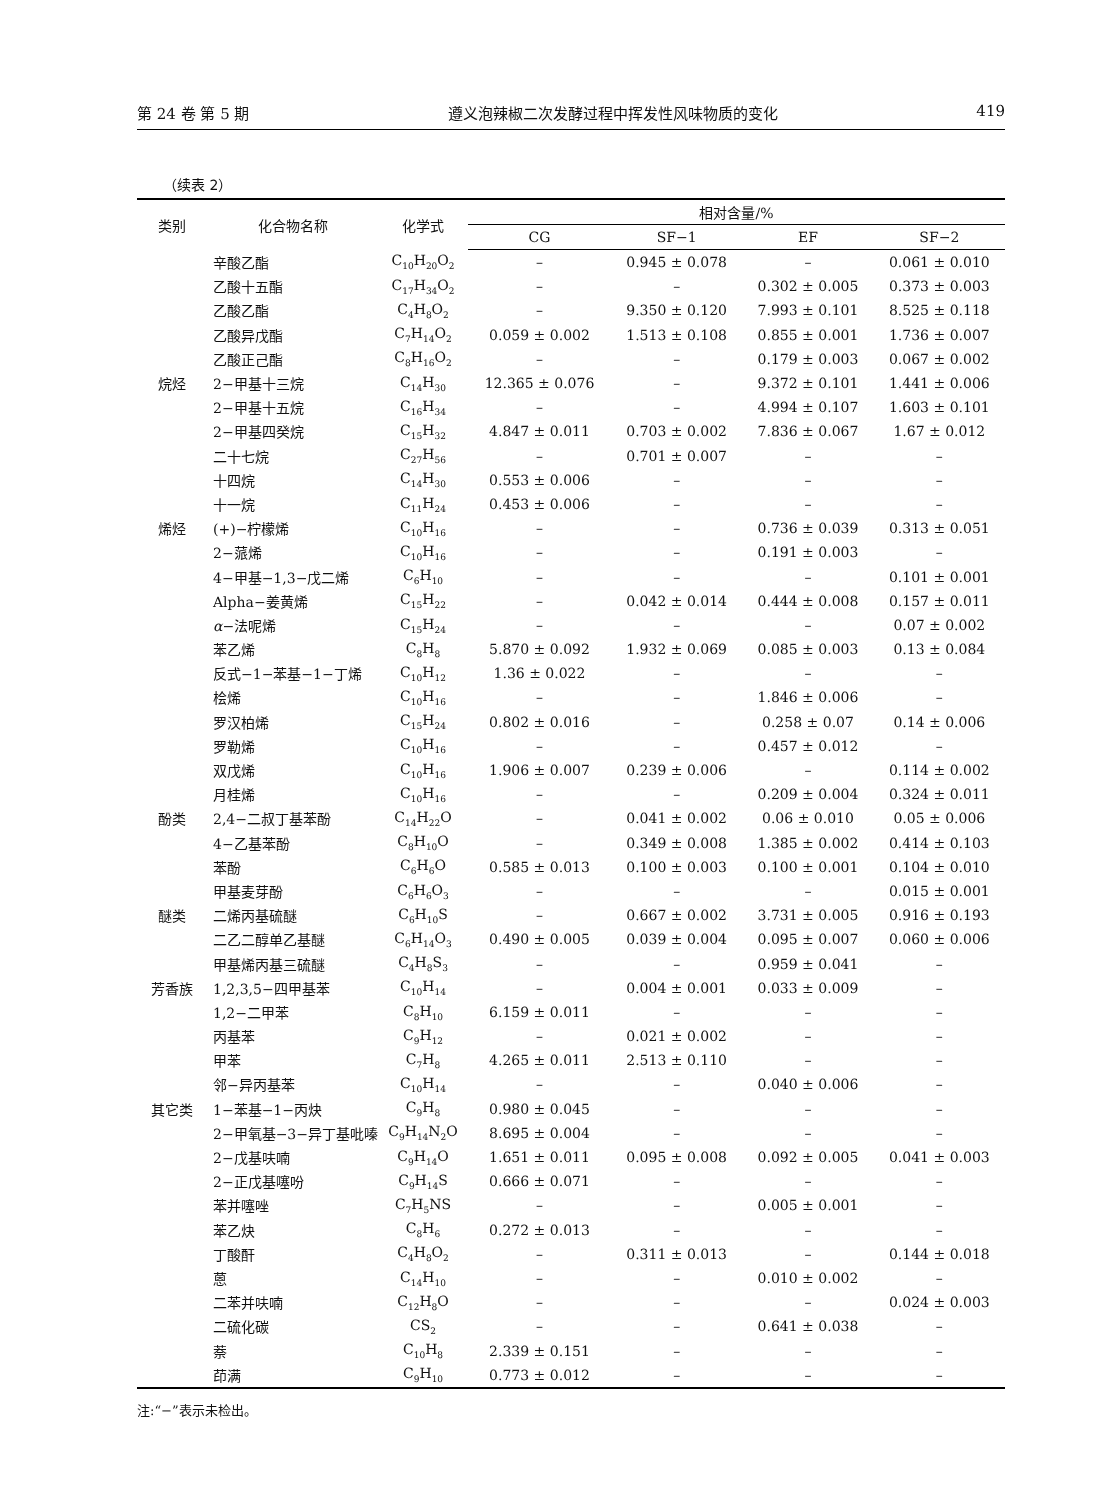第 24 卷 第 5 期 遵义泡辣椒二次发酵过程中挥发性风味物质的变化 419
（续表 2）
| 类别 | 化合物名称 | 化学式 | 相对含量/% | | | |
| --- | --- | --- | --- | --- | --- | --- |
| | | | CG | SF−1 | EF | SF−2 |
| | 辛酸乙酯 | C<sub>10</sub>H<sub>20</sub>O<sub>2</sub> | – | 0.945 ± 0.078 | – | 0.061 ± 0.010 |
| | 乙酸十五酯 | C<sub>17</sub>H<sub>34</sub>O<sub>2</sub> | – | – | 0.302 ± 0.005 | 0.373 ± 0.003 |
| | 乙酸乙酯 | C<sub>4</sub>H<sub>8</sub>O<sub>2</sub> | – | 9.350 ± 0.120 | 7.993 ± 0.101 | 8.525 ± 0.118 |
| | 乙酸异戊酯 | C<sub>7</sub>H<sub>14</sub>O<sub>2</sub> | 0.059 ± 0.002 | 1.513 ± 0.108 | 0.855 ± 0.001 | 1.736 ± 0.007 |
| | 乙酸正己酯 | C<sub>8</sub>H<sub>16</sub>O<sub>2</sub> | – | – | 0.179 ± 0.003 | 0.067 ± 0.002 |
| 烷烃 | 2−甲基十三烷 | C<sub>14</sub>H<sub>30</sub> | 12.365 ± 0.076 | – | 9.372 ± 0.101 | 1.441 ± 0.006 |
| | 2−甲基十五烷 | C<sub>16</sub>H<sub>34</sub> | – | – | 4.994 ± 0.107 | 1.603 ± 0.101 |
| | 2−甲基四癸烷 | C<sub>15</sub>H<sub>32</sub> | 4.847 ± 0.011 | 0.703 ± 0.002 | 7.836 ± 0.067 | 1.67 ± 0.012 |
| | 二十七烷 | C<sub>27</sub>H<sub>56</sub> | – | 0.701 ± 0.007 | – | – |
| | 十四烷 | C<sub>14</sub>H<sub>30</sub> | 0.553 ± 0.006 | – | – | – |
| | 十一烷 | C<sub>11</sub>H<sub>24</sub> | 0.453 ± 0.006 | – | – | – |
| 烯烃 | (+)−柠檬烯 | C<sub>10</sub>H<sub>16</sub> | – | – | 0.736 ± 0.039 | 0.313 ± 0.051 |
| | 2−蒎烯 | C<sub>10</sub>H<sub>16</sub> | – | – | 0.191 ± 0.003 | – |
| | 4−甲基−1,3−戊二烯 | C<sub>6</sub>H<sub>10</sub> | – | – | – | 0.101 ± 0.001 |
| | Alpha−姜黄烯 | C<sub>15</sub>H<sub>22</sub> | – | 0.042 ± 0.014 | 0.444 ± 0.008 | 0.157 ± 0.011 |
| | α −法呢烯 | C<sub>15</sub>H<sub>24</sub> | – | – | – | 0.07 ± 0.002 |
| | 苯乙烯 | C<sub>8</sub>H<sub>8</sub> | 5.870 ± 0.092 | 1.932 ± 0.069 | 0.085 ± 0.003 | 0.13 ± 0.084 |
| | 反式−1−苯基−1−丁烯 | C<sub>10</sub>H<sub>12</sub> | 1.36 ± 0.022 | – | – | – |
| | 桧烯 | C<sub>10</sub>H<sub>16</sub> | – | – | 1.846 ± 0.006 | – |
| | 罗汉柏烯 | C<sub>15</sub>H<sub>24</sub> | 0.802 ± 0.016 | – | 0.258 ± 0.07 | 0.14 ± 0.006 |
| | 罗勒烯 | C<sub>10</sub>H<sub>16</sub> | – | – | 0.457 ± 0.012 | – |
| | 双戊烯 | C<sub>10</sub>H<sub>16</sub> | 1.906 ± 0.007 | 0.239 ± 0.006 | – | 0.114 ± 0.002 |
| | 月桂烯 | C<sub>10</sub>H<sub>16</sub> | – | – | 0.209 ± 0.004 | 0.324 ± 0.011 |
| 酚类 | 2,4−二叔丁基苯酚 | C<sub>14</sub>H<sub>22</sub>O | – | 0.041 ± 0.002 | 0.06 ± 0.010 | 0.05 ± 0.006 |
| | 4−乙基苯酚 | C<sub>8</sub>H<sub>10</sub>O | – | 0.349 ± 0.008 | 1.385 ± 0.002 | 0.414 ± 0.103 |
| | 苯酚 | C<sub>6</sub>H<sub>6</sub>O | 0.585 ± 0.013 | 0.100 ± 0.003 | 0.100 ± 0.001 | 0.104 ± 0.010 |
| | 甲基麦芽酚 | C<sub>6</sub>H<sub>6</sub>O<sub>3</sub> | – | – | – | 0.015 ± 0.001 |
| 醚类 | 二烯丙基硫醚 | C<sub>6</sub>H<sub>10</sub>S | – | 0.667 ± 0.002 | 3.731 ± 0.005 | 0.916 ± 0.193 |
| | 二乙二醇单乙基醚 | C<sub>6</sub>H<sub>14</sub>O<sub>3</sub> | 0.490 ± 0.005 | 0.039 ± 0.004 | 0.095 ± 0.007 | 0.060 ± 0.006 |
| | 甲基烯丙基三硫醚 | C<sub>4</sub>H<sub>8</sub>S<sub>3</sub> | – | – | 0.959 ± 0.041 | – |
| 芳香族 | 1,2,3,5−四甲基苯 | C<sub>10</sub>H<sub>14</sub> | – | 0.004 ± 0.001 | 0.033 ± 0.009 | – |
| | 1,2−二甲苯 | C<sub>8</sub>H<sub>10</sub> | 6.159 ± 0.011 | – | – | – |
| | 丙基苯 | C<sub>9</sub>H<sub>12</sub> | – | 0.021 ± 0.002 | – | – |
| | 甲苯 | C<sub>7</sub>H<sub>8</sub> | 4.265 ± 0.011 | 2.513 ± 0.110 | – | – |
| | 邻−异丙基苯 | C<sub>10</sub>H<sub>14</sub> | – | – | 0.040 ± 0.006 | – |
| 其它类 | 1−苯基−1−丙炔 | C<sub>9</sub>H<sub>8</sub> | 0.980 ± 0.045 | – | – | – |
| | 2−甲氧基−3−异丁基吡嗪 | C<sub>9</sub>H<sub>14</sub>N<sub>2</sub>O | 8.695 ± 0.004 | – | – | – |
| | 2−戊基呋喃 | C<sub>9</sub>H<sub>14</sub>O | 1.651 ± 0.011 | 0.095 ± 0.008 | 0.092 ± 0.005 | 0.041 ± 0.003 |
| | 2−正戊基噻吩 | C<sub>9</sub>H<sub>14</sub>S | 0.666 ± 0.071 | – | – | – |
| | 苯并噻唑 | C<sub>7</sub>H<sub>5</sub>NS | – | – | 0.005 ± 0.001 | – |
| | 苯乙炔 | C<sub>8</sub>H<sub>6</sub> | 0.272 ± 0.013 | – | – | – |
| | 丁酸酐 | C<sub>4</sub>H<sub>8</sub>O<sub>2</sub> | – | 0.311 ± 0.013 | – | 0.144 ± 0.018 |
| | 蒽 | C<sub>14</sub>H<sub>10</sub> | – | – | 0.010 ± 0.002 | – |
| | 二苯并呋喃 | C<sub>12</sub>H<sub>8</sub>O | – | – | – | 0.024 ± 0.003 |
| | 二硫化碳 | CS<sub>2</sub> | – | – | 0.641 ± 0.038 | – |
| | 萘 | C<sub>10</sub>H<sub>8</sub> | 2.339 ± 0.151 | – | – | – |
| | 茚满 | C<sub>9</sub>H<sub>10</sub> | 0.773 ± 0.012 | – | – | – |
注:“−”表示未检出。